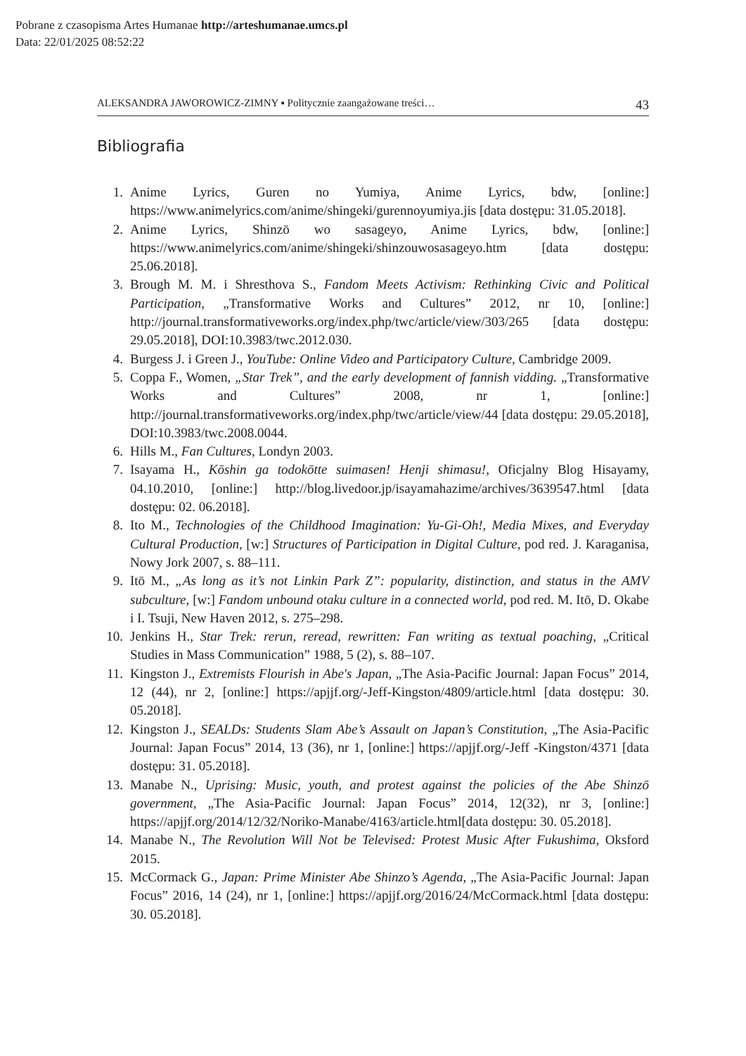Pobrane z czasopisma Artes Humanae http://arteshumanae.umcs.pl
Data: 22/01/2025 08:52:22
ALEKSANDRA JAWOROWICZ-ZIMNY ▪ Politycznie zaangażowane treści… 43
Bibliografia
1. Anime Lyrics, Guren no Yumiya, Anime Lyrics, bdw, [online:] https://www.animelyrics.com/anime/shingeki/gurennoyumiya.jis [data dostępu: 31.05.2018].
2. Anime Lyrics, Shinzō wo sasageyo, Anime Lyrics, bdw, [online:] https://www.animelyrics.com/anime/shingeki/shinzouwosasageyo.htm [data dostępu: 25.06.2018].
3. Brough M. M. i Shresthova S., Fandom Meets Activism: Rethinking Civic and Political Participation, „Transformative Works and Cultures” 2012, nr 10, [online:] http://journal.transformativeworks.org/index.php/twc/article/view/303/265 [data dostępu: 29.05.2018], DOI:10.3983/twc.2012.030.
4. Burgess J. i Green J., YouTube: Online Video and Participatory Culture, Cambridge 2009.
5. Coppa F., Women, „Star Trek”, and the early development of fannish vidding. „Transformative Works and Cultures” 2008, nr 1, [online:] http://journal.transformativeworks.org/index.php/twc/article/view/44 [data dostępu: 29.05.2018], DOI:10.3983/twc.2008.0044.
6. Hills M., Fan Cultures, Londyn 2003.
7. Isayama H., Kōshin ga todokōtte suimasen! Henji shimasu!, Oficjalny Blog Hisayamy, 04.10.2010, [online:] http://blog.livedoor.jp/isayamahazime/archives/3639547.html [data dostępu: 02. 06.2018].
8. Ito M., Technologies of the Childhood Imagination: Yu-Gi-Oh!, Media Mixes, and Everyday Cultural Production, [w:] Structures of Participation in Digital Culture, pod red. J. Karaganisa, Nowy Jork 2007, s. 88–111.
9. Itō M., „As long as it’s not Linkin Park Z”: popularity, distinction, and status in the AMV subculture, [w:] Fandom unbound otaku culture in a connected world, pod red. M. Itō, D. Okabe i I. Tsuji, New Haven 2012, s. 275–298.
10. Jenkins H., Star Trek: rerun, reread, rewritten: Fan writing as textual poaching, „Critical Studies in Mass Communication” 1988, 5 (2), s. 88–107.
11. Kingston J., Extremists Flourish in Abe's Japan, „The Asia-Pacific Journal: Japan Focus” 2014, 12 (44), nr 2, [online:] https://apjjf.org/-Jeff-Kingston/4809/article.html [data dostępu: 30. 05.2018].
12. Kingston J., SEALDs: Students Slam Abe’s Assault on Japan’s Constitution, „The Asia-Pacific Journal: Japan Focus” 2014, 13 (36), nr 1, [online:] https://apjjf.org/-Jeff -Kingston/4371 [data dostępu: 31. 05.2018].
13. Manabe N., Uprising: Music, youth, and protest against the policies of the Abe Shinzō government, „The Asia-Pacific Journal: Japan Focus” 2014, 12(32), nr 3, [online:] https://apjjf.org/2014/12/32/Noriko-Manabe/4163/article.html[data dostępu: 30. 05.2018].
14. Manabe N., The Revolution Will Not be Televised: Protest Music After Fukushima, Oksford 2015.
15. McCormack G., Japan: Prime Minister Abe Shinzo’s Agenda, „The Asia-Pacific Journal: Japan Focus” 2016, 14 (24), nr 1, [online:] https://apjjf.org/2016/24/McCormack.html [data dostępu: 30. 05.2018].